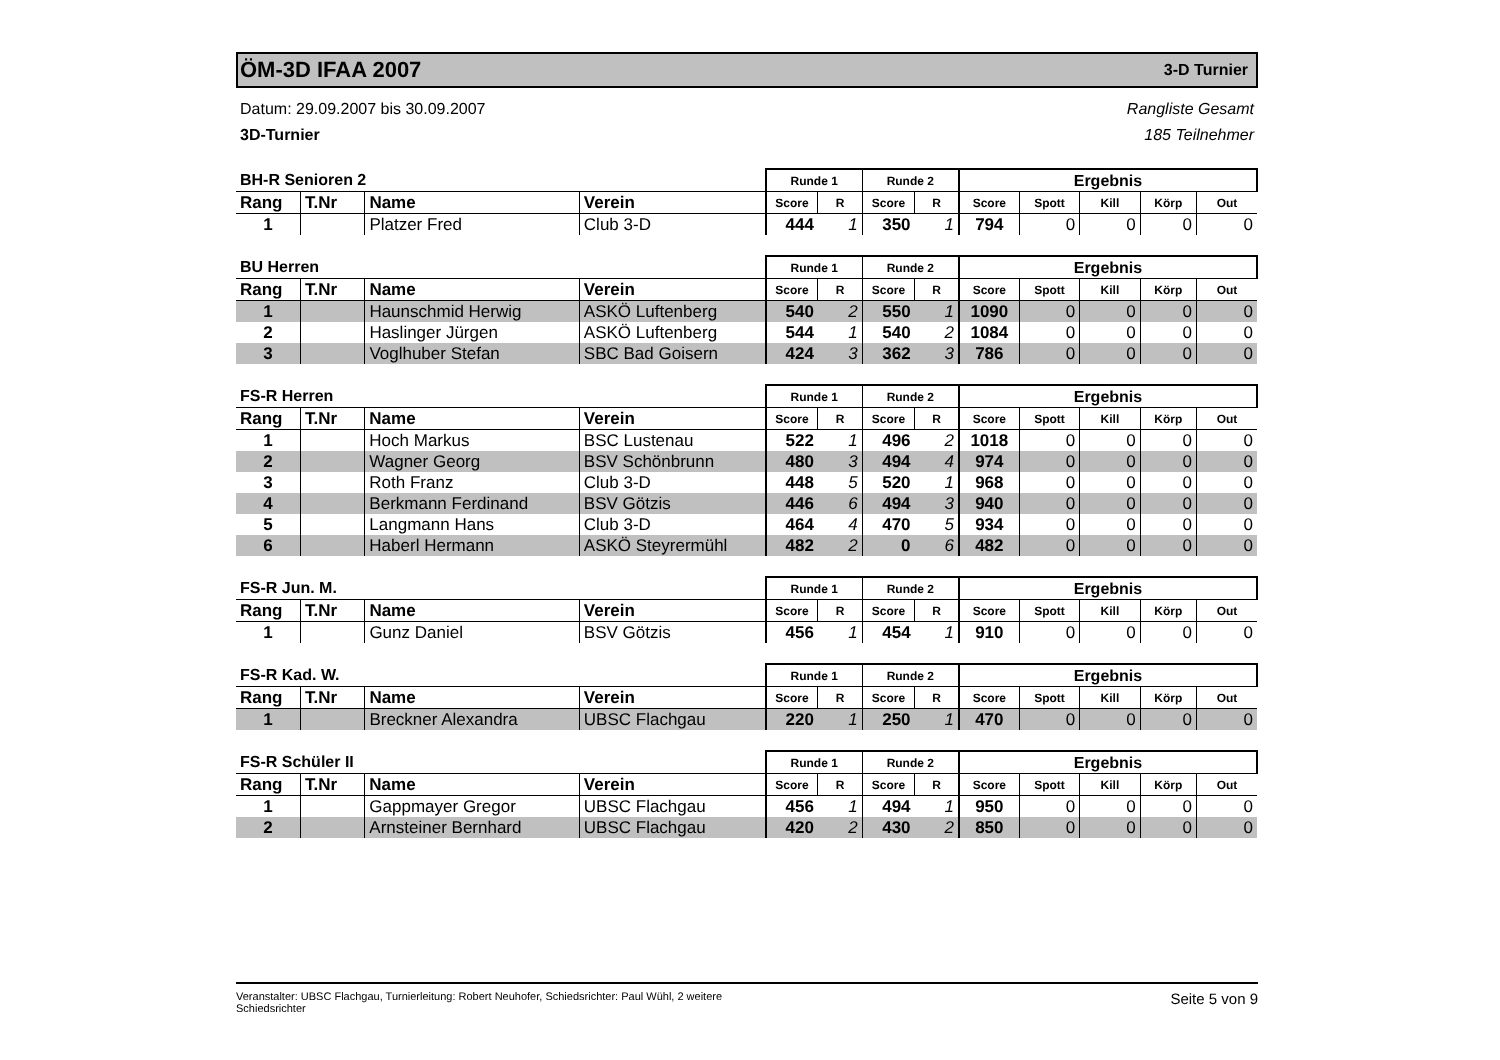ÖM-3D IFAA 2007
3-D Turnier
Datum: 29.09.2007 bis 30.09.2007
3D-Turnier
Rangliste Gesamt
185 Teilnehmer
| BH-R Senioren 2 | | | | Runde 1 | | Runde 2 | | Ergebnis | | | | |
| --- | --- | --- | --- | --- | --- | --- | --- | --- | --- | --- | --- | --- |
| Rang | T.Nr | Name | Verein | Score | R | Score | R | Score | Spott | Kill | Körp | Out |
| 1 | | Platzer Fred | Club 3-D | 444 | 1 | 350 | 1 | 794 | 0 | 0 | 0 | 0 |
| BU Herren | | | | Runde 1 | | Runde 2 | | Ergebnis | | | | |
| --- | --- | --- | --- | --- | --- | --- | --- | --- | --- | --- | --- | --- |
| Rang | T.Nr | Name | Verein | Score | R | Score | R | Score | Spott | Kill | Körp | Out |
| 1 | | Haunschmid Herwig | ASKÖ Luftenberg | 540 | 2 | 550 | 1 | 1090 | 0 | 0 | 0 | 0 |
| 2 | | Haslinger Jürgen | ASKÖ Luftenberg | 544 | 1 | 540 | 2 | 1084 | 0 | 0 | 0 | 0 |
| 3 | | Voglhuber Stefan | SBC Bad Goisern | 424 | 3 | 362 | 3 | 786 | 0 | 0 | 0 | 0 |
| FS-R Herren | | | | Runde 1 | | Runde 2 | | Ergebnis | | | | |
| --- | --- | --- | --- | --- | --- | --- | --- | --- | --- | --- | --- | --- |
| Rang | T.Nr | Name | Verein | Score | R | Score | R | Score | Spott | Kill | Körp | Out |
| 1 | | Hoch Markus | BSC Lustenau | 522 | 1 | 496 | 2 | 1018 | 0 | 0 | 0 | 0 |
| 2 | | Wagner Georg | BSV Schönbrunn | 480 | 3 | 494 | 4 | 974 | 0 | 0 | 0 | 0 |
| 3 | | Roth Franz | Club 3-D | 448 | 5 | 520 | 1 | 968 | 0 | 0 | 0 | 0 |
| 4 | | Berkmann Ferdinand | BSV Götzis | 446 | 6 | 494 | 3 | 940 | 0 | 0 | 0 | 0 |
| 5 | | Langmann Hans | Club 3-D | 464 | 4 | 470 | 5 | 934 | 0 | 0 | 0 | 0 |
| 6 | | Haberl Hermann | ASKÖ Steyrermühl | 482 | 2 | 0 | 6 | 482 | 0 | 0 | 0 | 0 |
| FS-R Jun. M. | | | | Runde 1 | | Runde 2 | | Ergebnis | | | | |
| --- | --- | --- | --- | --- | --- | --- | --- | --- | --- | --- | --- | --- |
| Rang | T.Nr | Name | Verein | Score | R | Score | R | Score | Spott | Kill | Körp | Out |
| 1 | | Gunz Daniel | BSV Götzis | 456 | 1 | 454 | 1 | 910 | 0 | 0 | 0 | 0 |
| FS-R Kad. W. | | | | Runde 1 | | Runde 2 | | Ergebnis | | | | |
| --- | --- | --- | --- | --- | --- | --- | --- | --- | --- | --- | --- | --- |
| Rang | T.Nr | Name | Verein | Score | R | Score | R | Score | Spott | Kill | Körp | Out |
| 1 | | Breckner Alexandra | UBSC Flachgau | 220 | 1 | 250 | 1 | 470 | 0 | 0 | 0 | 0 |
| FS-R Schüler II | | | | Runde 1 | | Runde 2 | | Ergebnis | | | | |
| --- | --- | --- | --- | --- | --- | --- | --- | --- | --- | --- | --- | --- |
| Rang | T.Nr | Name | Verein | Score | R | Score | R | Score | Spott | Kill | Körp | Out |
| 1 | | Gappmayer Gregor | UBSC Flachgau | 456 | 1 | 494 | 1 | 950 | 0 | 0 | 0 | 0 |
| 2 | | Arnsteiner Bernhard | UBSC Flachgau | 420 | 2 | 430 | 2 | 850 | 0 | 0 | 0 | 0 |
Veranstalter: UBSC Flachgau, Turnierleitung: Robert Neuhofer, Schiedsrichter: Paul Wühl, 2 weitere
Schiedsrichter Seite 5 von 9